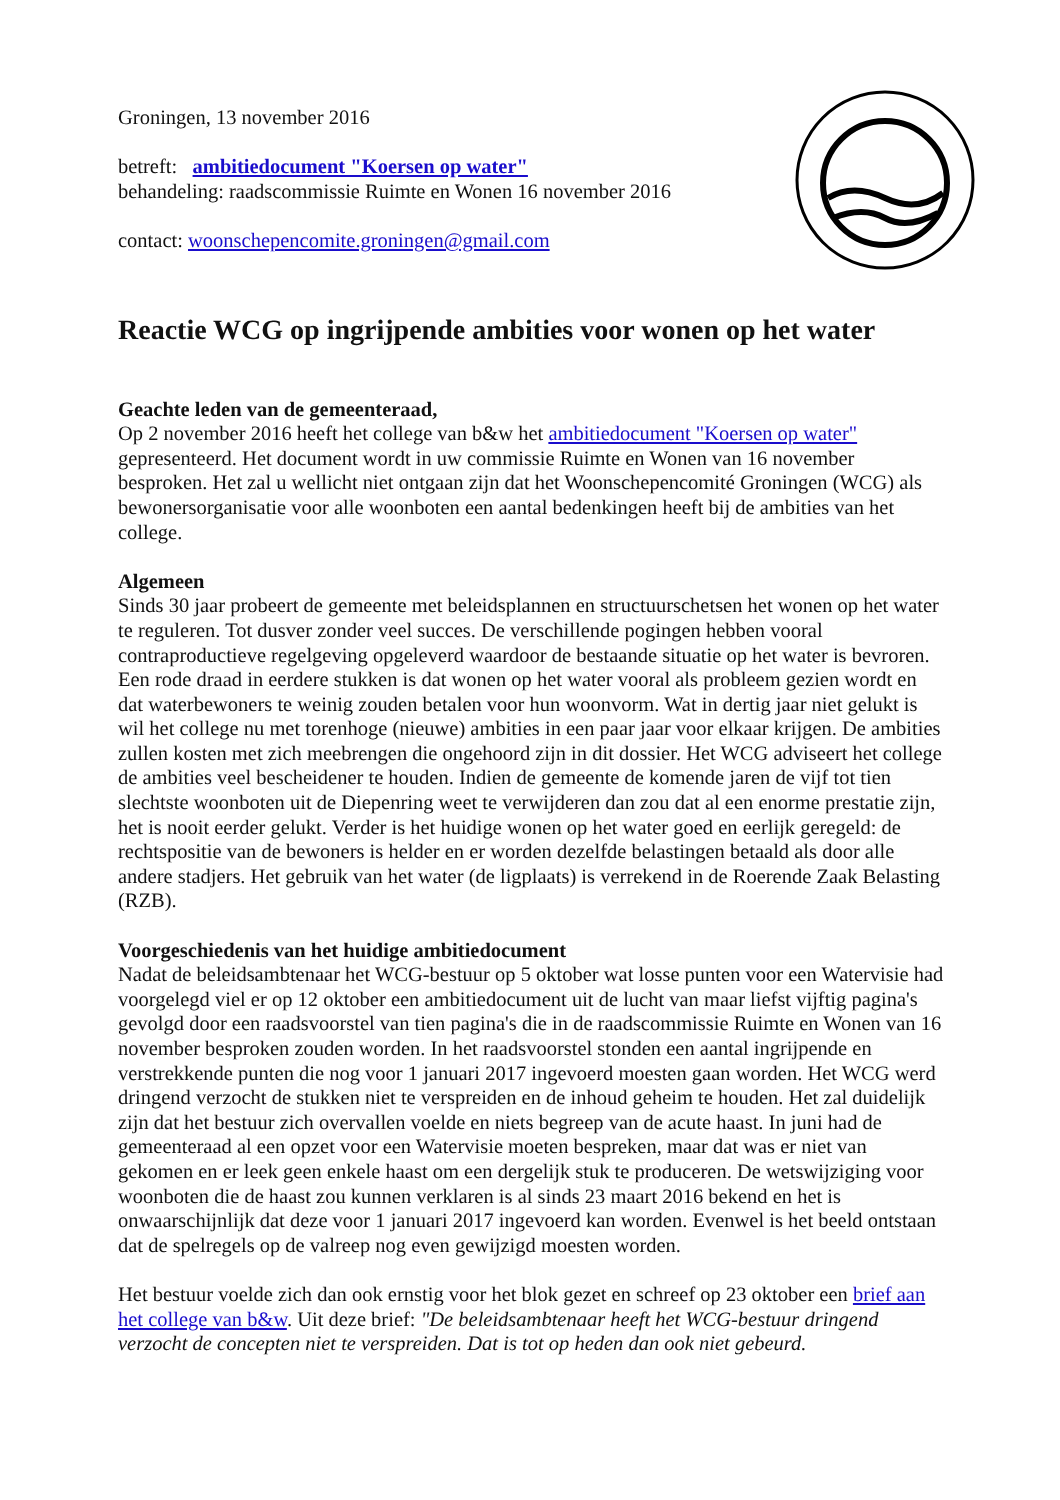Groningen, 13 november 2016
betreft: ambitiedocument "Koersen op water"
behandeling: raadscommissie Ruimte en Wonen 16 november 2016
contact: woonschepencomite.groningen@gmail.com
Reactie WCG op ingrijpende ambities voor wonen op het water
Geachte leden van de gemeenteraad,
Op 2 november 2016 heeft het college van b&w het ambitiedocument "Koersen op water" gepresenteerd. Het document wordt in uw commissie Ruimte en Wonen van 16 november besproken. Het zal u wellicht niet ontgaan zijn dat het Woonschepencomité Groningen (WCG) als bewonersorganisatie voor alle woonboten een aantal bedenkingen heeft bij de ambities van het college.
Algemeen
Sinds 30 jaar probeert de gemeente met beleidsplannen en structuurschetsen het wonen op het water te reguleren. Tot dusver zonder veel succes. De verschillende pogingen hebben vooral contraproductieve regelgeving opgeleverd waardoor de bestaande situatie op het water is bevroren. Een rode draad in eerdere stukken is dat wonen op het water vooral als probleem gezien wordt en dat waterbewoners te weinig zouden betalen voor hun woonvorm. Wat in dertig jaar niet gelukt is wil het college nu met torenhoge (nieuwe) ambities in een paar jaar voor elkaar krijgen. De ambities zullen kosten met zich meebrengen die ongehoord zijn in dit dossier. Het WCG adviseert het college de ambities veel bescheidener te houden. Indien de gemeente de komende jaren de vijf tot tien slechtste woonboten uit de Diepenring weet te verwijderen dan zou dat al een enorme prestatie zijn, het is nooit eerder gelukt. Verder is het huidige wonen op het water goed en eerlijk geregeld: de rechtspositie van de bewoners is helder en er worden dezelfde belastingen betaald als door alle andere stadjers. Het gebruik van het water (de ligplaats) is verrekend in de Roerende Zaak Belasting (RZB).
Voorgeschiedenis van het huidige ambitiedocument
Nadat de beleidsambtenaar het WCG-bestuur op 5 oktober wat losse punten voor een Watervisie had voorgelegd viel er op 12 oktober een ambitiedocument uit de lucht van maar liefst vijftig pagina's gevolgd door een raadsvoorstel van tien pagina's die in de raadscommissie Ruimte en Wonen van 16 november besproken zouden worden. In het raadsvoorstel stonden een aantal ingrijpende en verstrekkende punten die nog voor 1 januari 2017 ingevoerd moesten gaan worden. Het WCG werd dringend verzocht de stukken niet te verspreiden en de inhoud geheim te houden. Het zal duidelijk zijn dat het bestuur zich overvallen voelde en niets begreep van de acute haast. In juni had de gemeenteraad al een opzet voor een Watervisie moeten bespreken, maar dat was er niet van gekomen en er leek geen enkele haast om een dergelijk stuk te produceren. De wetswijziging voor woonboten die de haast zou kunnen verklaren is al sinds 23 maart 2016 bekend en het is onwaarschijnlijk dat deze voor 1 januari 2017 ingevoerd kan worden. Evenwel is het beeld ontstaan dat de spelregels op de valreep nog even gewijzigd moesten worden.
Het bestuur voelde zich dan ook ernstig voor het blok gezet en schreef op 23 oktober een brief aan het college van b&w. Uit deze brief: "De beleidsambtenaar heeft het WCG-bestuur dringend verzocht de concepten niet te verspreiden. Dat is tot op heden dan ook niet gebeurd.